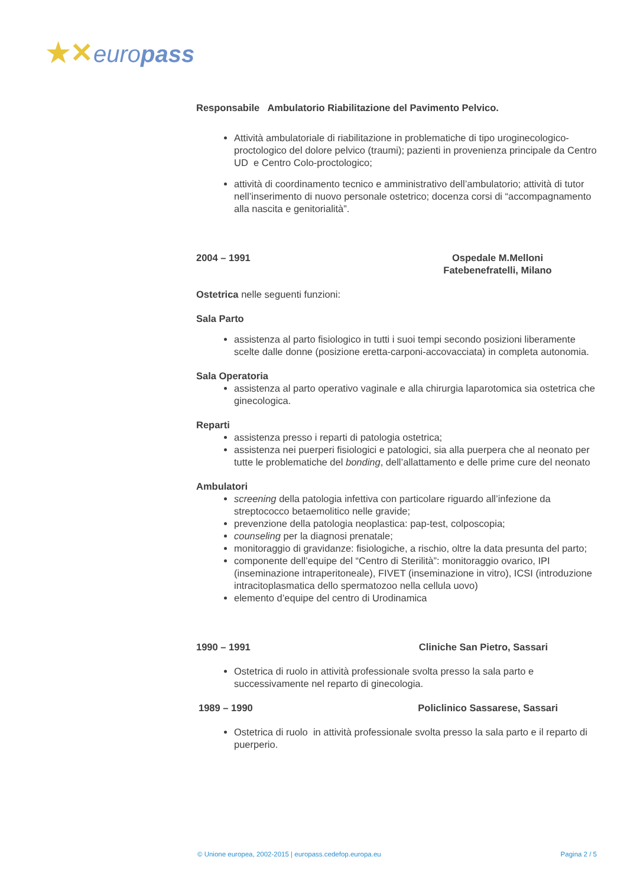★✕europass
Responsabile Ambulatorio Riabilitazione del Pavimento Pelvico.
Attività ambulatoriale di riabilitazione in problematiche di tipo uroginecologico-proctologico del dolore pelvico (traumi); pazienti in provenienza principale da Centro UD e Centro Colo-proctologico;
attività di coordinamento tecnico e amministrativo dell’ambulatorio; attività di tutor nell’inserimento di nuovo personale ostetrico; docenza corsi di “accompagnamento alla nascita e genitorialità”.
2004 – 1991 Ospedale M.Melloni Fatebenefratelli, Milano
Ostetrica nelle seguenti funzioni:
Sala Parto
assistenza al parto fisiologico in tutti i suoi tempi secondo posizioni liberamente scelte dalle donne (posizione eretta-carponi-accovacciata) in completa autonomia.
Sala Operatoria
assistenza al parto operativo vaginale e alla chirurgia laparotomica sia ostetrica che ginecologica.
Reparti
assistenza presso i reparti di patologia ostetrica;
assistenza nei puerperi fisiologici e patologici, sia alla puerpera che al neonato per tutte le problematiche del bonding, dell’allattamento e delle prime cure del neonato
Ambulatori
screening della patologia infettiva con particolare riguardo all’infezione da streptococco betaemolitico nelle gravide;
prevenzione della patologia neoplastica: pap-test, colposcopia;
counseling per la diagnosi prenatale;
monitoraggio di gravidanze: fisiologiche, a rischio, oltre la data presunta del parto;
componente dell’equipe del “Centro di Sterilità”: monitoraggio ovarico, IPI (inseminazione intraperitoneale), FIVET (inseminazione in vitro), ICSI (introduzione intracitoplasmatica dello spermatozoo nella cellula uovo)
elemento d’equipe del centro di Urodinamica
1990 – 1991 Cliniche San Pietro, Sassari
Ostetrica di ruolo in attività professionale svolta presso la sala parto e successivamente nel reparto di ginecologia.
1989 – 1990 Policlinico Sassarese, Sassari
Ostetrica di ruolo in attività professionale svolta presso la sala parto e il reparto di puerperio.
© Unione europea, 2002-2015 | europass.cedefop.europa.eu Pagina 2 / 5